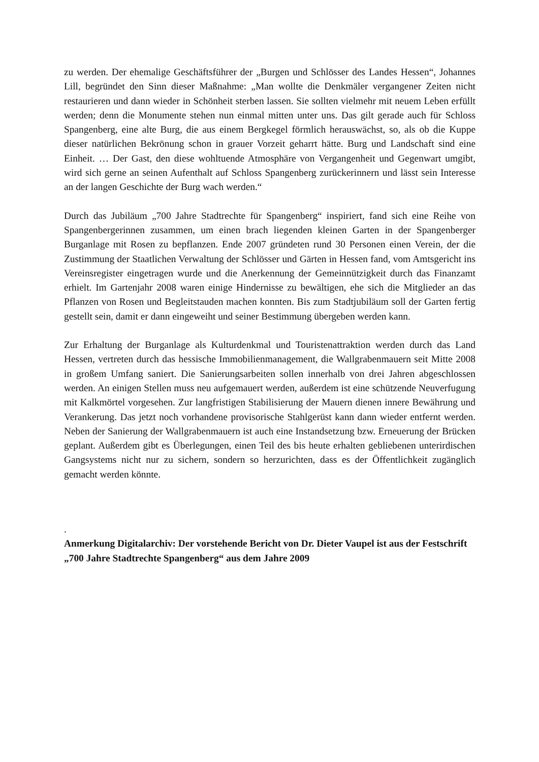zu werden. Der ehemalige Geschäftsführer der „Burgen und Schlösser des Landes Hessen“, Johannes Lill, begründet den Sinn dieser Maßnahme: „Man wollte die Denkmäler vergangener Zeiten nicht restaurieren und dann wieder in Schönheit sterben lassen. Sie sollten vielmehr mit neuem Leben erfüllt werden; denn die Monumente stehen nun einmal mitten unter uns. Das gilt gerade auch für Schloss Spangenberg, eine alte Burg, die aus einem Bergkegel förmlich herauswächst, so, als ob die Kuppe dieser natürlichen Bekrönung schon in grauer Vorzeit geharrt hätte. Burg und Landschaft sind eine Einheit. … Der Gast, den diese wohltuende Atmosphäre von Vergangenheit und Gegenwart umgibt, wird sich gerne an seinen Aufenthalt auf Schloss Spangenberg zurückerinnern und lässt sein Interesse an der langen Geschichte der Burg wach werden.“
Durch das Jubiläum „700 Jahre Stadtrechte für Spangenberg“ inspiriert, fand sich eine Reihe von Spangenbergerinnen zusammen, um einen brach liegenden kleinen Garten in der Spangenberger Burganlage mit Rosen zu bepflanzen. Ende 2007 gründeten rund 30 Personen einen Verein, der die Zustimmung der Staatlichen Verwaltung der Schlösser und Gärten in Hessen fand, vom Amtsgericht ins Vereinsregister eingetragen wurde und die Anerkennung der Gemeinnützigkeit durch das Finanzamt erhielt. Im Gartenjahr 2008 waren einige Hindernisse zu bewältigen, ehe sich die Mitglieder an das Pflanzen von Rosen und Begleitstauden machen konnten. Bis zum Stadtjubiläum soll der Garten fertig gestellt sein, damit er dann eingeweiht und seiner Bestimmung übergeben werden kann.
Zur Erhaltung der Burganlage als Kulturdenkmal und Touristenattraktion werden durch das Land Hessen, vertreten durch das hessische Immobilienmanagement, die Wallgrabenmauern seit Mitte 2008 in großem Umfang saniert. Die Sanierungsarbeiten sollen innerhalb von drei Jahren abgeschlossen werden. An einigen Stellen muss neu aufgemauert werden, außerdem ist eine schützende Neuverfugung mit Kalkmörtel vorgesehen. Zur langfristigen Stabilisierung der Mauern dienen innere Bewährung und Verankerung. Das jetzt noch vorhandene provisorische Stahlgerüst kann dann wieder entfernt werden. Neben der Sanierung der Wallgrabenmauern ist auch eine Instandsetzung bzw. Erneuerung der Brücken geplant. Außerdem gibt es Überlegungen, einen Teil des bis heute erhalten gebliebenen unterirdischen Gangsystems nicht nur zu sichern, sondern so herzurichten, dass es der Öffentlichkeit zugänglich gemacht werden könnte.
.
Anmerkung Digitalarchiv: Der vorstehende Bericht von Dr. Dieter Vaupel ist aus der Festschrift „700 Jahre Stadtrechte Spangenberg“ aus dem Jahre 2009